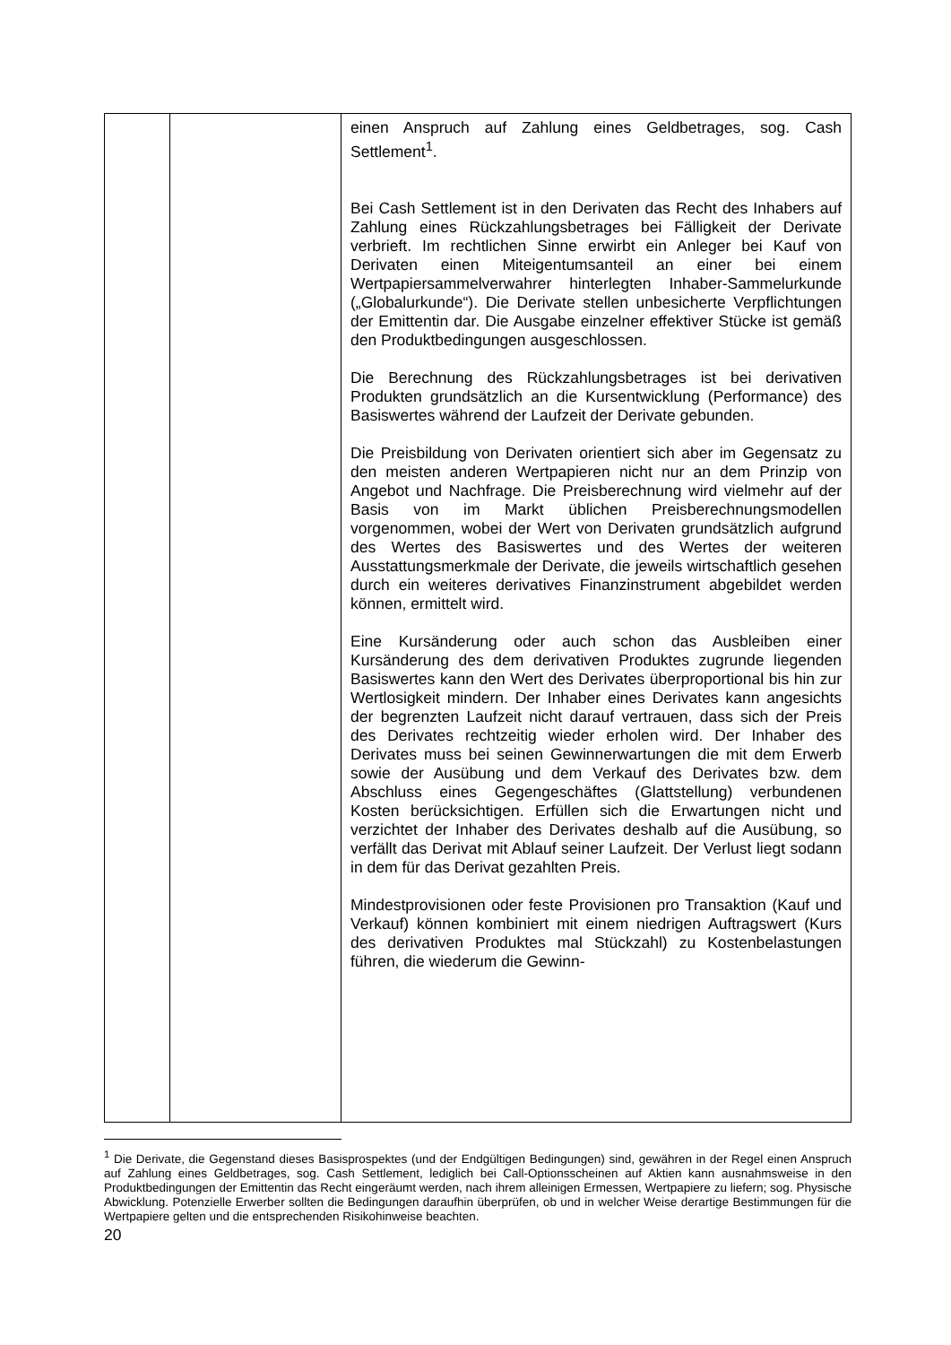| | | einen Anspruch auf Zahlung eines Geldbetrages, sog. Cash Settlement<sup>1</sup>. Bei Cash Settlement ist in den Derivaten das Recht des Inhabers auf Zahlung eines Rückzahlungsbetrages bei Fälligkeit der Derivate verbrieft. Im rechtlichen Sinne erwirbt ein Anleger bei Kauf von Derivaten einen Miteigentumsanteil an einer bei einem Wertpapiersammelverwahrer hinterlegten Inhaber-Sammelurkunde („Globalurkunde“). Die Derivate stellen unbesicherte Verpflichtungen der Emittentin dar. Die Ausgabe einzelner effektiver Stücke ist gemäß den Produktbedingungen ausgeschlossen. Die Berechnung des Rückzahlungsbetrages ist bei derivativen Produkten grundsätzlich an die Kursentwicklung (Performance) des Basiswertes während der Laufzeit der Derivate gebunden. Die Preisbildung von Derivaten orientiert sich aber im Gegensatz zu den meisten anderen Wertpapieren nicht nur an dem Prinzip von Angebot und Nachfrage. Die Preisberechnung wird vielmehr auf der Basis von im Markt üblichen Preisberechnungsmodellen vorgenommen, wobei der Wert von Derivaten grundsätzlich aufgrund des Wertes des Basiswertes und des Wertes der weiteren Ausstattungsmerkmale der Derivate, die jeweils wirtschaftlich gesehen durch ein weiteres derivatives Finanzinstrument abgebildet werden können, ermittelt wird. Eine Kursänderung oder auch schon das Ausbleiben einer Kursänderung des dem derivativen Produktes zugrunde liegenden Basiswertes kann den Wert des Derivates überproportional bis hin zur Wertlosigkeit mindern. Der Inhaber eines Derivates kann angesichts der begrenzten Laufzeit nicht darauf vertrauen, dass sich der Preis des Derivates rechtzeitig wieder erholen wird. Der Inhaber des Derivates muss bei seinen Gewinnerwartungen die mit dem Erwerb sowie der Ausübung und dem Verkauf des Derivates bzw. dem Abschluss eines Gegengeschäftes (Glattstellung) verbundenen Kosten berücksichtigen. Erfüllen sich die Erwartungen nicht und verzichtet der Inhaber des Derivates deshalb auf die Ausübung, so verfällt das Derivat mit Ablauf seiner Laufzeit. Der Verlust liegt sodann in dem für das Derivat gezahlten Preis. Mindestprovisionen oder feste Provisionen pro Transaktion (Kauf und Verkauf) können kombiniert mit einem niedrigen Auftragswert (Kurs des derivativen Produktes mal Stückzahl) zu Kostenbelastungen führen, die wiederum die Gewinn- |
<sup>1</sup> Die Derivate, die Gegenstand dieses Basisprospektes (und der Endgültigen Bedingungen) sind, gewähren in der Regel einen Anspruch auf Zahlung eines Geldbetrages, sog. Cash Settlement, lediglich bei Call-Optionsscheinen auf Aktien kann ausnahmsweise in den Produktbedingungen der Emittentin das Recht eingeräumt werden, nach ihrem alleinigen Ermessen, Wertpapiere zu liefern; sog. Physische Abwicklung. Potenzielle Erwerber sollten die Bedingungen daraufhin überprüfen, ob und in welcher Weise derartige Bestimmungen für die Wertpapiere gelten und die entsprechenden Risikohinweise beachten.
20